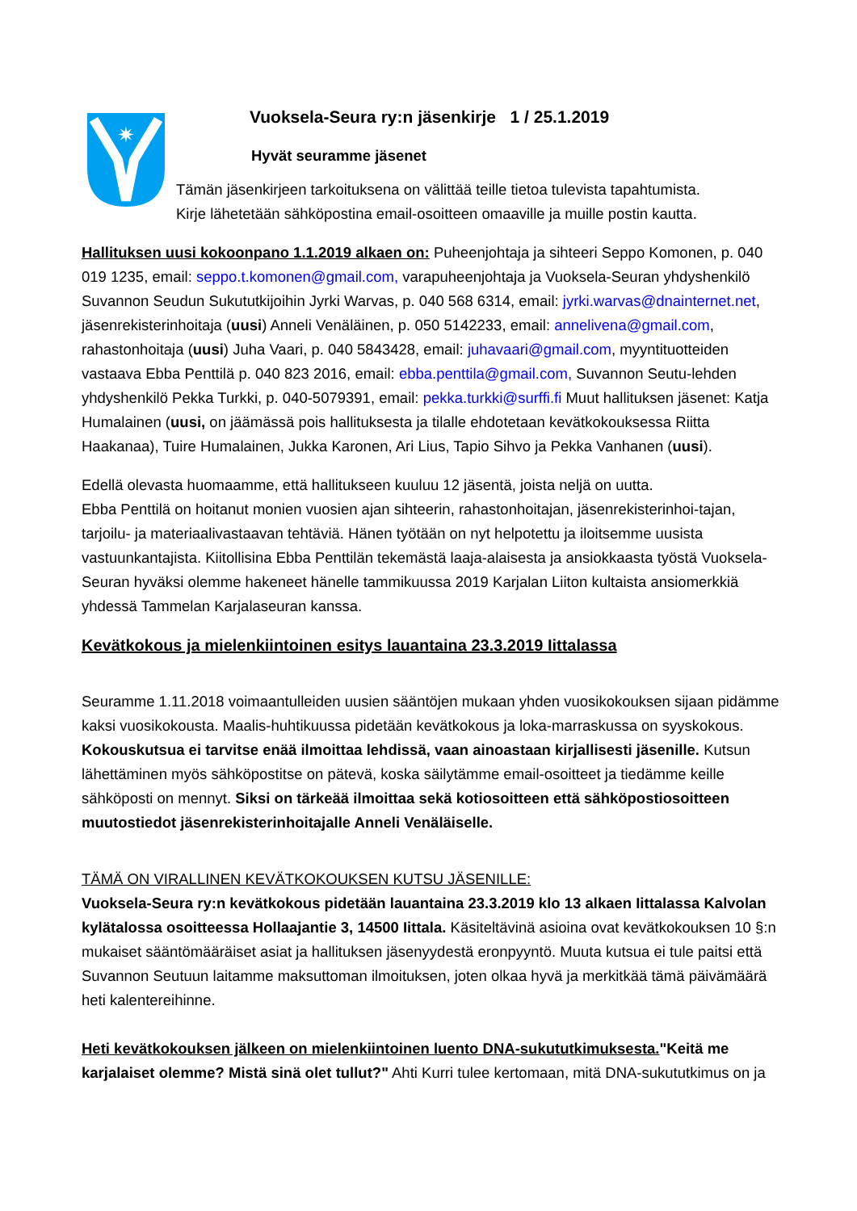✷
Vuoksela-Seura ry:n jäsenkirje 1 / 25.1.2019
Hyvät seuramme jäsenet
Tämän jäsenkirjeen tarkoituksena on välittää teille tietoa tulevista tapahtumista.
Kirje lähetetään sähköpostina email-osoitteen omaaville ja muille postin kautta.
Hallituksen uusi kokoonpano 1.1.2019 alkaen on: Puheenjohtaja ja sihteeri Seppo Komonen, p. 040 019 1235, email: seppo.t.komonen@gmail.com, varapuheenjohtaja ja Vuoksela-Seuran yhdyshenkilö Suvannon Seudun Sukututkijoihin Jyrki Warvas, p. 040 568 6314, email: jyrki.warvas@dnainternet.net, jäsenrekisterinhoitaja (uusi) Anneli Venäläinen, p. 050 5142233, email: annelivena@gmail.com, rahastonhoitaja (uusi) Juha Vaari, p. 040 5843428, email: juhavaari@gmail.com, myyntituotteiden vastaava Ebba Penttilä p. 040 823 2016, email: ebba.penttila@gmail.com, Suvannon Seutu-lehden yhdyshenkilö Pekka Turkki, p. 040-5079391, email: pekka.turkki@surffi.fi Muut hallituksen jäsenet: Katja Humalainen (uusi, on jäämässä pois hallituksesta ja tilalle ehdotetaan kevätkokouksessa Riitta Haakanaa), Tuire Humalainen, Jukka Karonen, Ari Lius, Tapio Sihvo ja Pekka Vanhanen (uusi).
Edellä olevasta huomaamme, että hallitukseen kuuluu 12 jäsentä, joista neljä on uutta.
Ebba Penttilä on hoitanut monien vuosien ajan sihteerin, rahastonhoitajan, jäsenrekisterinhoi-tajan, tarjoilu- ja materiaalivastaavan tehtäviä. Hänen työtään on nyt helpotettu ja iloitsemme uusista vastuunkantajista. Kiitollisina Ebba Penttilän tekemästä laaja-alaisesta ja ansiokkaasta työstä Vuoksela-Seuran hyväksi olemme hakeneet hänelle tammikuussa 2019 Karjalan Liiton kultaista ansiomerkkiä yhdessä Tammelan Karjalaseuran kanssa.
Kevätkokous ja mielenkiintoinen esitys lauantaina 23.3.2019 Iittalassa
Seuramme 1.11.2018 voimaantulleiden uusien sääntöjen mukaan yhden vuosikokouksen sijaan pidämme kaksi vuosikokousta. Maalis-huhtikuussa pidetään kevätkokous ja loka-marraskussa on syyskokous. Kokouskutsua ei tarvitse enää ilmoittaa lehdissä, vaan ainoastaan kirjallisesti jäsenille. Kutsun lähettäminen myös sähköpostitse on pätevä, koska säilytämme email-osoitteet ja tiedämme keille sähköposti on mennyt. Siksi on tärkeää ilmoittaa sekä kotiosoitteen että sähköpostiosoitteen muutostiedot jäsenrekisterinhoitajalle Anneli Venäläiselle.
TÄMÄ ON VIRALLINEN KEVÄTKOKOUKSEN KUTSU JÄSENILLE:
Vuoksela-Seura ry:n kevätkokous pidetään lauantaina 23.3.2019 klo 13 alkaen Iittalassa Kalvolan kylätalossa osoitteessa Hollaajantie 3, 14500 Iittala. Käsiteltävinä asioina ovat kevätkokouksen 10 §:n mukaiset sääntömääräiset asiat ja hallituksen jäsenyydestä eronpyyntö. Muuta kutsua ei tule paitsi että Suvannon Seutuun laitamme maksuttoman ilmoituksen, joten olkaa hyvä ja merkitkää tämä päivämäärä heti kalentereihinne.
Heti kevätkokouksen jälkeen on mielenkiintoinen luento DNA-sukututkimuksesta."Keitä me karjalaiset olemme? Mistä sinä olet tullut?" Ahti Kurri tulee kertomaan, mitä DNA-sukututkimus on ja